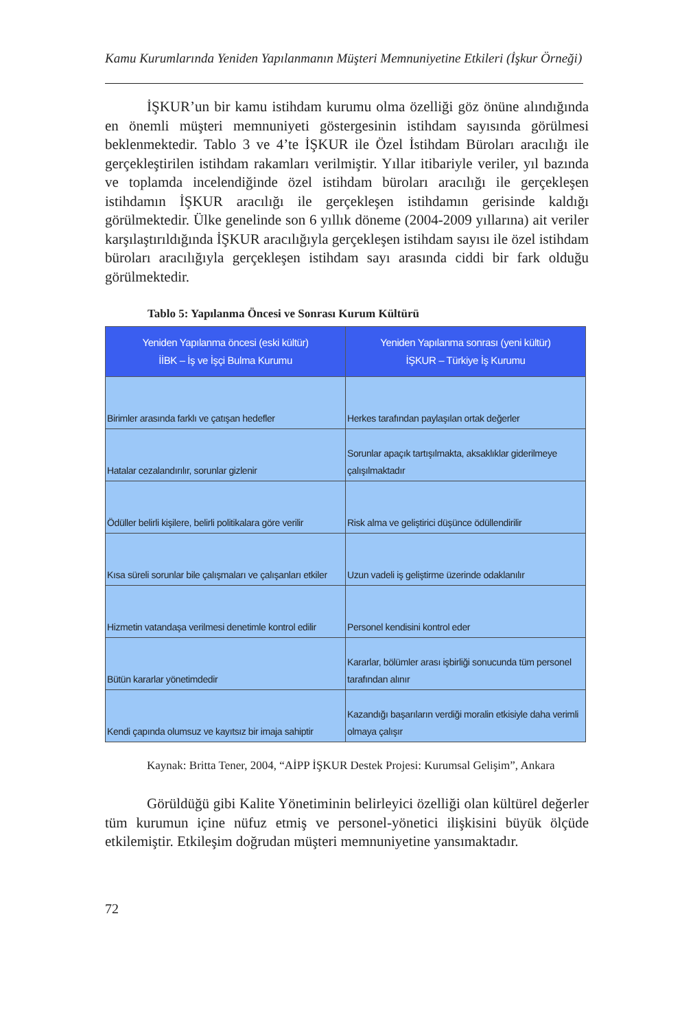Kamu Kurumlarında Yeniden Yapılanmanın Müşteri Memnuniyetine Etkileri (İşkur Örneği)
İŞKUR’un bir kamu istihdam kurumu olma özelliği göz önüne alındığında en önemli müşteri memnuniyeti göstergesinin istihdam sayısında görülmesi beklenmektedir. Tablo 3 ve 4’te İŞKUR ile Özel İstihdam Büroları aracılığı ile gerçekleştirilen istihdam rakamları verilmiştir. Yıllar itibariyle veriler, yıl bazında ve toplamda incelendiğinde özel istihdam büroları aracılığı ile gerçekleşen istihdamın İŞKUR aracılığı ile gerçekleşen istihdamın gerisinde kaldığı görülmektedir. Ülke genelinde son 6 yıllık döneme (2004-2009 yıllarına) ait veriler karşılaştırıldığında İŞKUR aracılığıyla gerçekleşen istihdam sayısı ile özel istihdam büroları aracılığıyla gerçekleşen istihdam sayı arasında ciddi bir fark olduğu görülmektedir.
Tablo 5: Yapılanma Öncesi ve Sonrası Kurum Kültürü
| Yeniden Yapılanma öncesi (eski kültür) İİBK – İş ve İşçi Bulma Kurumu | Yeniden Yapılanma sonrası (yeni kültür) İŞKUR – Türkiye İş Kurumu |
| --- | --- |
| Birimler arasında farklı ve çatışan hedefler | Herkes tarafından paylaşılan ortak değerler |
| Hatalar cezalandırılır, sorunlar gizlenir | Sorunlar apaçık tartışılmakta, aksaklıklar giderilmeye çalışılmaktadır |
| Ödüller belirli kişilere, belirli politikalara göre verilir | Risk alma ve geliştirici düşünce ödüllendirilir |
| Kısa süreli sorunlar bile çalışmaları ve çalışanları etkiler | Uzun vadeli iş geliştirme üzerinde odaklanılır |
| Hizmetin vatandaşa verilmesi denetimle kontrol edilir | Personel kendisini kontrol eder |
| Bütün kararlar yönetimdedir | Kararlar, bölümler arası işbirliği sonucunda tüm personel tarafından alınır |
| Kendi çapında olumsuz ve kayıtsız bir imaja sahiptir | Kazandığı başarıların verdiği moralin etkisiyle daha verimli olmaya çalışır |
Kaynak: Britta Tener, 2004, “AİPP İŞKUR Destek Projesi: Kurumsal Gelişim”, Ankara
Görüldüğü gibi Kalite Yönetiminin belirleyici özelliği olan kültürel değerler tüm kurumun içine nüfuz etmiş ve personel-yönetici ilişkisini büyük ölçüde etkilemiştir. Etkileşim doğrudan müşteri memnuniyetine yansımaktadır.
72